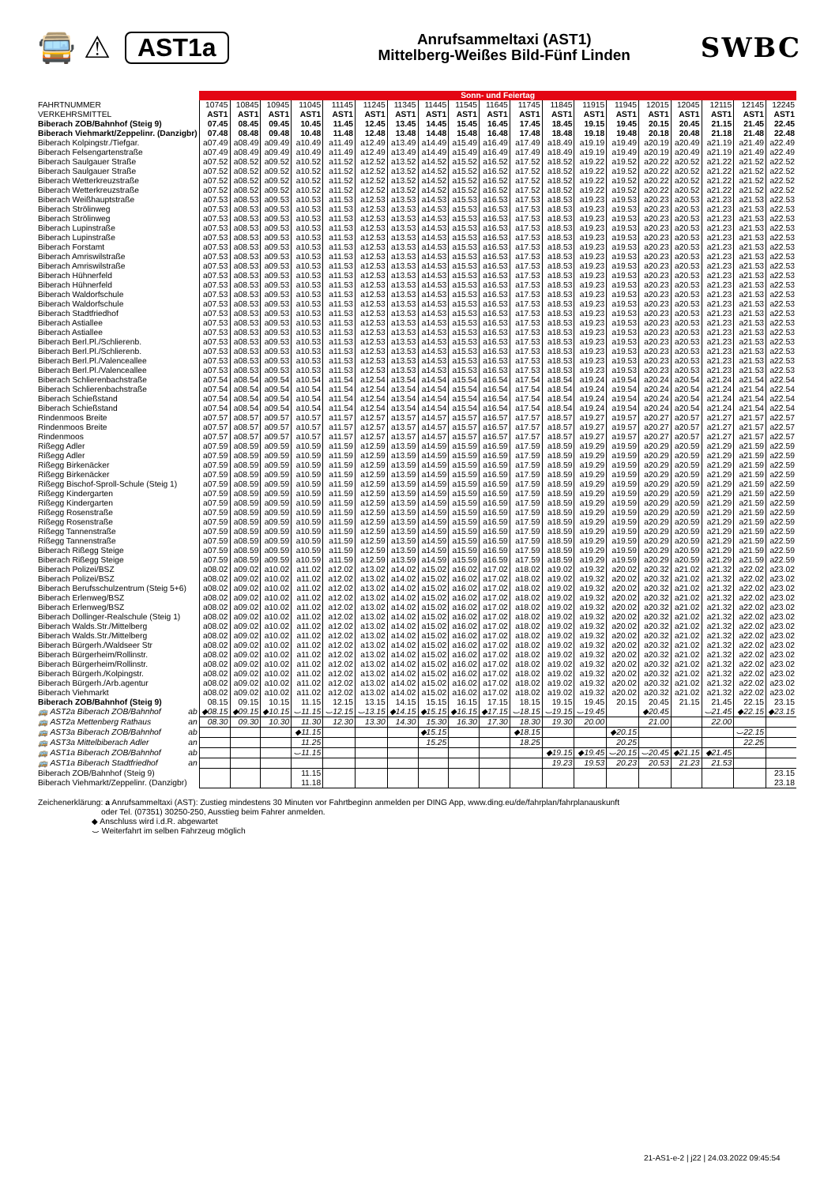🚍 ⚠
AST1a
Anrufsammeltaxi (AST1)
Mittelberg-Weißes Bild-Fünf Linden
SWBC
| | Sonn- und Feiertag | | | | | | | | | | | | | | | | | | |
| --- | --- | --- | --- | --- | --- | --- | --- | --- | --- | --- | --- | --- | --- | --- | --- | --- | --- | --- | --- |
| FAHRTNUMMER | 10745 | 10845 | 10945 | 11045 | 11145 | 11245 | 11345 | 11445 | 11545 | 11645 | 11745 | 11845 | 11915 | 11945 | 12015 | 12045 | 12115 | 12145 | 12245 |
| VERKEHRSMITTEL | AST1 | AST1 | AST1 | AST1 | AST1 | AST1 | AST1 | AST1 | AST1 | AST1 | AST1 | AST1 | AST1 | AST1 | AST1 | AST1 | AST1 | AST1 | AST1 |
| Biberach ZOB/Bahnhof (Steig 9) | 07.45 | 08.45 | 09.45 | 10.45 | 11.45 | 12.45 | 13.45 | 14.45 | 15.45 | 16.45 | 17.45 | 18.45 | 19.15 | 19.45 | 20.15 | 20.45 | 21.15 | 21.45 | 22.45 |
| Biberach Viehmarkt/Zeppelinr. (Danzigbr) | 07.48 | 08.48 | 09.48 | 10.48 | 11.48 | 12.48 | 13.48 | 14.48 | 15.48 | 16.48 | 17.48 | 18.48 | 19.18 | 19.48 | 20.18 | 20.48 | 21.18 | 21.48 | 22.48 |
| Biberach Kolpingstr./Tiefgar. | a07.49 | a08.49 | a09.49 | a10.49 | a11.49 | a12.49 | a13.49 | a14.49 | a15.49 | a16.49 | a17.49 | a18.49 | a19.19 | a19.49 | a20.19 | a20.49 | a21.19 | a21.49 | a22.49 |
| Biberach Felsengartenstraße | a07.49 | a08.49 | a09.49 | a10.49 | a11.49 | a12.49 | a13.49 | a14.49 | a15.49 | a16.49 | a17.49 | a18.49 | a19.19 | a19.49 | a20.19 | a20.49 | a21.19 | a21.49 | a22.49 |
| Biberach Saulgauer Straße | a07.52 | a08.52 | a09.52 | a10.52 | a11.52 | a12.52 | a13.52 | a14.52 | a15.52 | a16.52 | a17.52 | a18.52 | a19.22 | a19.52 | a20.22 | a20.52 | a21.22 | a21.52 | a22.52 |
| Biberach Saulgauer Straße | a07.52 | a08.52 | a09.52 | a10.52 | a11.52 | a12.52 | a13.52 | a14.52 | a15.52 | a16.52 | a17.52 | a18.52 | a19.22 | a19.52 | a20.22 | a20.52 | a21.22 | a21.52 | a22.52 |
| Biberach Wetterkreuzstraße | a07.52 | a08.52 | a09.52 | a10.52 | a11.52 | a12.52 | a13.52 | a14.52 | a15.52 | a16.52 | a17.52 | a18.52 | a19.22 | a19.52 | a20.22 | a20.52 | a21.22 | a21.52 | a22.52 |
| Biberach Wetterkreuzstraße | a07.52 | a08.52 | a09.52 | a10.52 | a11.52 | a12.52 | a13.52 | a14.52 | a15.52 | a16.52 | a17.52 | a18.52 | a19.22 | a19.52 | a20.22 | a20.52 | a21.22 | a21.52 | a22.52 |
| Biberach Weißhauptstraße | a07.53 | a08.53 | a09.53 | a10.53 | a11.53 | a12.53 | a13.53 | a14.53 | a15.53 | a16.53 | a17.53 | a18.53 | a19.23 | a19.53 | a20.23 | a20.53 | a21.23 | a21.53 | a22.53 |
| Biberach Strölinweg | a07.53 | a08.53 | a09.53 | a10.53 | a11.53 | a12.53 | a13.53 | a14.53 | a15.53 | a16.53 | a17.53 | a18.53 | a19.23 | a19.53 | a20.23 | a20.53 | a21.23 | a21.53 | a22.53 |
| Biberach Strölinweg | a07.53 | a08.53 | a09.53 | a10.53 | a11.53 | a12.53 | a13.53 | a14.53 | a15.53 | a16.53 | a17.53 | a18.53 | a19.23 | a19.53 | a20.23 | a20.53 | a21.23 | a21.53 | a22.53 |
| Biberach Lupinstraße | a07.53 | a08.53 | a09.53 | a10.53 | a11.53 | a12.53 | a13.53 | a14.53 | a15.53 | a16.53 | a17.53 | a18.53 | a19.23 | a19.53 | a20.23 | a20.53 | a21.23 | a21.53 | a22.53 |
| Biberach Lupinstraße | a07.53 | a08.53 | a09.53 | a10.53 | a11.53 | a12.53 | a13.53 | a14.53 | a15.53 | a16.53 | a17.53 | a18.53 | a19.23 | a19.53 | a20.23 | a20.53 | a21.23 | a21.53 | a22.53 |
| Biberach Forstamt | a07.53 | a08.53 | a09.53 | a10.53 | a11.53 | a12.53 | a13.53 | a14.53 | a15.53 | a16.53 | a17.53 | a18.53 | a19.23 | a19.53 | a20.23 | a20.53 | a21.23 | a21.53 | a22.53 |
| Biberach Amriswilstraße | a07.53 | a08.53 | a09.53 | a10.53 | a11.53 | a12.53 | a13.53 | a14.53 | a15.53 | a16.53 | a17.53 | a18.53 | a19.23 | a19.53 | a20.23 | a20.53 | a21.23 | a21.53 | a22.53 |
| Biberach Amriswilstraße | a07.53 | a08.53 | a09.53 | a10.53 | a11.53 | a12.53 | a13.53 | a14.53 | a15.53 | a16.53 | a17.53 | a18.53 | a19.23 | a19.53 | a20.23 | a20.53 | a21.23 | a21.53 | a22.53 |
| Biberach Hühnerfeld | a07.53 | a08.53 | a09.53 | a10.53 | a11.53 | a12.53 | a13.53 | a14.53 | a15.53 | a16.53 | a17.53 | a18.53 | a19.23 | a19.53 | a20.23 | a20.53 | a21.23 | a21.53 | a22.53 |
| Biberach Hühnerfeld | a07.53 | a08.53 | a09.53 | a10.53 | a11.53 | a12.53 | a13.53 | a14.53 | a15.53 | a16.53 | a17.53 | a18.53 | a19.23 | a19.53 | a20.23 | a20.53 | a21.23 | a21.53 | a22.53 |
| Biberach Waldorfschule | a07.53 | a08.53 | a09.53 | a10.53 | a11.53 | a12.53 | a13.53 | a14.53 | a15.53 | a16.53 | a17.53 | a18.53 | a19.23 | a19.53 | a20.23 | a20.53 | a21.23 | a21.53 | a22.53 |
| Biberach Waldorfschule | a07.53 | a08.53 | a09.53 | a10.53 | a11.53 | a12.53 | a13.53 | a14.53 | a15.53 | a16.53 | a17.53 | a18.53 | a19.23 | a19.53 | a20.23 | a20.53 | a21.23 | a21.53 | a22.53 |
| Biberach Stadtfriedhof | a07.53 | a08.53 | a09.53 | a10.53 | a11.53 | a12.53 | a13.53 | a14.53 | a15.53 | a16.53 | a17.53 | a18.53 | a19.23 | a19.53 | a20.23 | a20.53 | a21.23 | a21.53 | a22.53 |
| Biberach Astiallee | a07.53 | a08.53 | a09.53 | a10.53 | a11.53 | a12.53 | a13.53 | a14.53 | a15.53 | a16.53 | a17.53 | a18.53 | a19.23 | a19.53 | a20.23 | a20.53 | a21.23 | a21.53 | a22.53 |
| Biberach Astiallee | a07.53 | a08.53 | a09.53 | a10.53 | a11.53 | a12.53 | a13.53 | a14.53 | a15.53 | a16.53 | a17.53 | a18.53 | a19.23 | a19.53 | a20.23 | a20.53 | a21.23 | a21.53 | a22.53 |
| Biberach Berl.Pl./Schlierenb. | a07.53 | a08.53 | a09.53 | a10.53 | a11.53 | a12.53 | a13.53 | a14.53 | a15.53 | a16.53 | a17.53 | a18.53 | a19.23 | a19.53 | a20.23 | a20.53 | a21.23 | a21.53 | a22.53 |
| Biberach Berl.Pl./Schlierenb. | a07.53 | a08.53 | a09.53 | a10.53 | a11.53 | a12.53 | a13.53 | a14.53 | a15.53 | a16.53 | a17.53 | a18.53 | a19.23 | a19.53 | a20.23 | a20.53 | a21.23 | a21.53 | a22.53 |
| Biberach Berl.Pl./Valenceallee | a07.53 | a08.53 | a09.53 | a10.53 | a11.53 | a12.53 | a13.53 | a14.53 | a15.53 | a16.53 | a17.53 | a18.53 | a19.23 | a19.53 | a20.23 | a20.53 | a21.23 | a21.53 | a22.53 |
| Biberach Berl.Pl./Valenceallee | a07.53 | a08.53 | a09.53 | a10.53 | a11.53 | a12.53 | a13.53 | a14.53 | a15.53 | a16.53 | a17.53 | a18.53 | a19.23 | a19.53 | a20.23 | a20.53 | a21.23 | a21.53 | a22.53 |
| Biberach Schlierenbachstraße | a07.54 | a08.54 | a09.54 | a10.54 | a11.54 | a12.54 | a13.54 | a14.54 | a15.54 | a16.54 | a17.54 | a18.54 | a19.24 | a19.54 | a20.24 | a20.54 | a21.24 | a21.54 | a22.54 |
| Biberach Schlierenbachstraße | a07.54 | a08.54 | a09.54 | a10.54 | a11.54 | a12.54 | a13.54 | a14.54 | a15.54 | a16.54 | a17.54 | a18.54 | a19.24 | a19.54 | a20.24 | a20.54 | a21.24 | a21.54 | a22.54 |
| Biberach Schießstand | a07.54 | a08.54 | a09.54 | a10.54 | a11.54 | a12.54 | a13.54 | a14.54 | a15.54 | a16.54 | a17.54 | a18.54 | a19.24 | a19.54 | a20.24 | a20.54 | a21.24 | a21.54 | a22.54 |
| Biberach Schießstand | a07.54 | a08.54 | a09.54 | a10.54 | a11.54 | a12.54 | a13.54 | a14.54 | a15.54 | a16.54 | a17.54 | a18.54 | a19.24 | a19.54 | a20.24 | a20.54 | a21.24 | a21.54 | a22.54 |
| Rindenmoos Breite | a07.57 | a08.57 | a09.57 | a10.57 | a11.57 | a12.57 | a13.57 | a14.57 | a15.57 | a16.57 | a17.57 | a18.57 | a19.27 | a19.57 | a20.27 | a20.57 | a21.27 | a21.57 | a22.57 |
| Rindenmoos Breite | a07.57 | a08.57 | a09.57 | a10.57 | a11.57 | a12.57 | a13.57 | a14.57 | a15.57 | a16.57 | a17.57 | a18.57 | a19.27 | a19.57 | a20.27 | a20.57 | a21.27 | a21.57 | a22.57 |
| Rindenmoos | a07.57 | a08.57 | a09.57 | a10.57 | a11.57 | a12.57 | a13.57 | a14.57 | a15.57 | a16.57 | a17.57 | a18.57 | a19.27 | a19.57 | a20.27 | a20.57 | a21.27 | a21.57 | a22.57 |
| Rißegg Adler | a07.59 | a08.59 | a09.59 | a10.59 | a11.59 | a12.59 | a13.59 | a14.59 | a15.59 | a16.59 | a17.59 | a18.59 | a19.29 | a19.59 | a20.29 | a20.59 | a21.29 | a21.59 | a22.59 |
| Rißegg Adler | a07.59 | a08.59 | a09.59 | a10.59 | a11.59 | a12.59 | a13.59 | a14.59 | a15.59 | a16.59 | a17.59 | a18.59 | a19.29 | a19.59 | a20.29 | a20.59 | a21.29 | a21.59 | a22.59 |
| Rißegg Birkenäcker | a07.59 | a08.59 | a09.59 | a10.59 | a11.59 | a12.59 | a13.59 | a14.59 | a15.59 | a16.59 | a17.59 | a18.59 | a19.29 | a19.59 | a20.29 | a20.59 | a21.29 | a21.59 | a22.59 |
| Rißegg Birkenäcker | a07.59 | a08.59 | a09.59 | a10.59 | a11.59 | a12.59 | a13.59 | a14.59 | a15.59 | a16.59 | a17.59 | a18.59 | a19.29 | a19.59 | a20.29 | a20.59 | a21.29 | a21.59 | a22.59 |
| Rißegg Bischof-Sproll-Schule (Steig 1) | a07.59 | a08.59 | a09.59 | a10.59 | a11.59 | a12.59 | a13.59 | a14.59 | a15.59 | a16.59 | a17.59 | a18.59 | a19.29 | a19.59 | a20.29 | a20.59 | a21.29 | a21.59 | a22.59 |
| Rißegg Kindergarten | a07.59 | a08.59 | a09.59 | a10.59 | a11.59 | a12.59 | a13.59 | a14.59 | a15.59 | a16.59 | a17.59 | a18.59 | a19.29 | a19.59 | a20.29 | a20.59 | a21.29 | a21.59 | a22.59 |
| Rißegg Kindergarten | a07.59 | a08.59 | a09.59 | a10.59 | a11.59 | a12.59 | a13.59 | a14.59 | a15.59 | a16.59 | a17.59 | a18.59 | a19.29 | a19.59 | a20.29 | a20.59 | a21.29 | a21.59 | a22.59 |
| Rißegg Rosenstraße | a07.59 | a08.59 | a09.59 | a10.59 | a11.59 | a12.59 | a13.59 | a14.59 | a15.59 | a16.59 | a17.59 | a18.59 | a19.29 | a19.59 | a20.29 | a20.59 | a21.29 | a21.59 | a22.59 |
| Rißegg Rosenstraße | a07.59 | a08.59 | a09.59 | a10.59 | a11.59 | a12.59 | a13.59 | a14.59 | a15.59 | a16.59 | a17.59 | a18.59 | a19.29 | a19.59 | a20.29 | a20.59 | a21.29 | a21.59 | a22.59 |
| Rißegg Tannenstraße | a07.59 | a08.59 | a09.59 | a10.59 | a11.59 | a12.59 | a13.59 | a14.59 | a15.59 | a16.59 | a17.59 | a18.59 | a19.29 | a19.59 | a20.29 | a20.59 | a21.29 | a21.59 | a22.59 |
| Rißegg Tannenstraße | a07.59 | a08.59 | a09.59 | a10.59 | a11.59 | a12.59 | a13.59 | a14.59 | a15.59 | a16.59 | a17.59 | a18.59 | a19.29 | a19.59 | a20.29 | a20.59 | a21.29 | a21.59 | a22.59 |
| Biberach Rißegg Steige | a07.59 | a08.59 | a09.59 | a10.59 | a11.59 | a12.59 | a13.59 | a14.59 | a15.59 | a16.59 | a17.59 | a18.59 | a19.29 | a19.59 | a20.29 | a20.59 | a21.29 | a21.59 | a22.59 |
| Biberach Rißegg Steige | a07.59 | a08.59 | a09.59 | a10.59 | a11.59 | a12.59 | a13.59 | a14.59 | a15.59 | a16.59 | a17.59 | a18.59 | a19.29 | a19.59 | a20.29 | a20.59 | a21.29 | a21.59 | a22.59 |
| Biberach Polizei/BSZ | a08.02 | a09.02 | a10.02 | a11.02 | a12.02 | a13.02 | a14.02 | a15.02 | a16.02 | a17.02 | a18.02 | a19.02 | a19.32 | a20.02 | a20.32 | a21.02 | a21.32 | a22.02 | a23.02 |
| Biberach Polizei/BSZ | a08.02 | a09.02 | a10.02 | a11.02 | a12.02 | a13.02 | a14.02 | a15.02 | a16.02 | a17.02 | a18.02 | a19.02 | a19.32 | a20.02 | a20.32 | a21.02 | a21.32 | a22.02 | a23.02 |
| Biberach Berufsschulzentrum (Steig 5+6) | a08.02 | a09.02 | a10.02 | a11.02 | a12.02 | a13.02 | a14.02 | a15.02 | a16.02 | a17.02 | a18.02 | a19.02 | a19.32 | a20.02 | a20.32 | a21.02 | a21.32 | a22.02 | a23.02 |
| Biberach Erlenweg/BSZ | a08.02 | a09.02 | a10.02 | a11.02 | a12.02 | a13.02 | a14.02 | a15.02 | a16.02 | a17.02 | a18.02 | a19.02 | a19.32 | a20.02 | a20.32 | a21.02 | a21.32 | a22.02 | a23.02 |
| Biberach Erlenweg/BSZ | a08.02 | a09.02 | a10.02 | a11.02 | a12.02 | a13.02 | a14.02 | a15.02 | a16.02 | a17.02 | a18.02 | a19.02 | a19.32 | a20.02 | a20.32 | a21.02 | a21.32 | a22.02 | a23.02 |
| Biberach Dollinger-Realschule (Steig 1) | a08.02 | a09.02 | a10.02 | a11.02 | a12.02 | a13.02 | a14.02 | a15.02 | a16.02 | a17.02 | a18.02 | a19.02 | a19.32 | a20.02 | a20.32 | a21.02 | a21.32 | a22.02 | a23.02 |
| Biberach Walds.Str./Mittelberg | a08.02 | a09.02 | a10.02 | a11.02 | a12.02 | a13.02 | a14.02 | a15.02 | a16.02 | a17.02 | a18.02 | a19.02 | a19.32 | a20.02 | a20.32 | a21.02 | a21.32 | a22.02 | a23.02 |
| Biberach Walds.Str./Mittelberg | a08.02 | a09.02 | a10.02 | a11.02 | a12.02 | a13.02 | a14.02 | a15.02 | a16.02 | a17.02 | a18.02 | a19.02 | a19.32 | a20.02 | a20.32 | a21.02 | a21.32 | a22.02 | a23.02 |
| Biberach Bürgerh./Waldseer Str | a08.02 | a09.02 | a10.02 | a11.02 | a12.02 | a13.02 | a14.02 | a15.02 | a16.02 | a17.02 | a18.02 | a19.02 | a19.32 | a20.02 | a20.32 | a21.02 | a21.32 | a22.02 | a23.02 |
| Biberach Bürgerheim/Rollinstr. | a08.02 | a09.02 | a10.02 | a11.02 | a12.02 | a13.02 | a14.02 | a15.02 | a16.02 | a17.02 | a18.02 | a19.02 | a19.32 | a20.02 | a20.32 | a21.02 | a21.32 | a22.02 | a23.02 |
| Biberach Bürgerheim/Rollinstr. | a08.02 | a09.02 | a10.02 | a11.02 | a12.02 | a13.02 | a14.02 | a15.02 | a16.02 | a17.02 | a18.02 | a19.02 | a19.32 | a20.02 | a20.32 | a21.02 | a21.32 | a22.02 | a23.02 |
| Biberach Bürgerh./Kolpingstr. | a08.02 | a09.02 | a10.02 | a11.02 | a12.02 | a13.02 | a14.02 | a15.02 | a16.02 | a17.02 | a18.02 | a19.02 | a19.32 | a20.02 | a20.32 | a21.02 | a21.32 | a22.02 | a23.02 |
| Biberach Bürgerh./Arb.agentur | a08.02 | a09.02 | a10.02 | a11.02 | a12.02 | a13.02 | a14.02 | a15.02 | a16.02 | a17.02 | a18.02 | a19.02 | a19.32 | a20.02 | a20.32 | a21.02 | a21.32 | a22.02 | a23.02 |
| Biberach Viehmarkt | a08.02 | a09.02 | a10.02 | a11.02 | a12.02 | a13.02 | a14.02 | a15.02 | a16.02 | a17.02 | a18.02 | a19.02 | a19.32 | a20.02 | a20.32 | a21.02 | a21.32 | a22.02 | a23.02 |
| Biberach ZOB/Bahnhof (Steig 9) | 08.15 | 09.15 | 10.15 | 11.15 | 12.15 | 13.15 | 14.15 | 15.15 | 16.15 | 17.15 | 18.15 | 19.15 | 19.45 | 20.15 | 20.45 | 21.15 | 21.45 | 22.15 | 23.15 |
| 🚌 AST2a Biberach ZOB/Bahnhof ab | ◆08.15 | ◆09.15 | ◆10.15 | ⌣11.15 | ⌣12.15 | ⌣13.15 | ◆14.15 | ◆15.15 | ◆16.15 | ◆17.15 | ⌣18.15 | ⌣19.15 | ⌣19.45 | | ◆20.45 | | ⌣21.45 | ◆22.15 | ◆23.15 |
| 🚌 AST2a Mettenberg Rathaus an | 08.30 | 09.30 | 10.30 | 11.30 | 12.30 | 13.30 | 14.30 | 15.30 | 16.30 | 17.30 | 18.30 | 19.30 | 20.00 | | 21.00 | | 22.00 | | |
| 🚌 AST3a Biberach ZOB/Bahnhof ab | | | | ◆11.15 | | | | ◆15.15 | | | ◆18.15 | | | ◆20.15 | | | | ⌣22.15 | |
| 🚌 AST3a Mittelbiberach Adler an | | | | 11.25 | | | | 15.25 | | | 18.25 | | | 20.25 | | | | 22.25 | |
| 🚌 AST1a Biberach ZOB/Bahnhof ab | | | | ⌣11.15 | | | | | | | | ◆19.15 | ◆19.45 | ⌣20.15 | ⌣20.45 | ◆21.15 | ◆21.45 | | |
| 🚌 AST1a Biberach Stadtfriedhof an | | | | | | | | | | | | 19.23 | 19.53 | 20.23 | 20.53 | 21.23 | 21.53 | | |
| Biberach ZOB/Bahnhof (Steig 9) | | | | 11.15 | | | | | | | | | | | | | | | 23.15 |
| Biberach Viehmarkt/Zeppelinr. (Danzigbr) | | | | 11.18 | | | | | | | | | | | | | | | 23.18 |
Zeichenerklärung: a Anrufsammeltaxi (AST): Zustieg mindestens 30 Minuten vor Fahrtbeginn anmelden per DING App, www.ding.eu/de/fahrplan/fahrplanauskunft
oder Tel. (07351) 30250-250, Ausstieg beim Fahrer anmelden.
◆ Anschluss wird i.d.R. abgewartet
⌣ Weiterfahrt im selben Fahrzeug möglich
21-AS1-e-2 | j22 | 24.03.2022 09:45:54